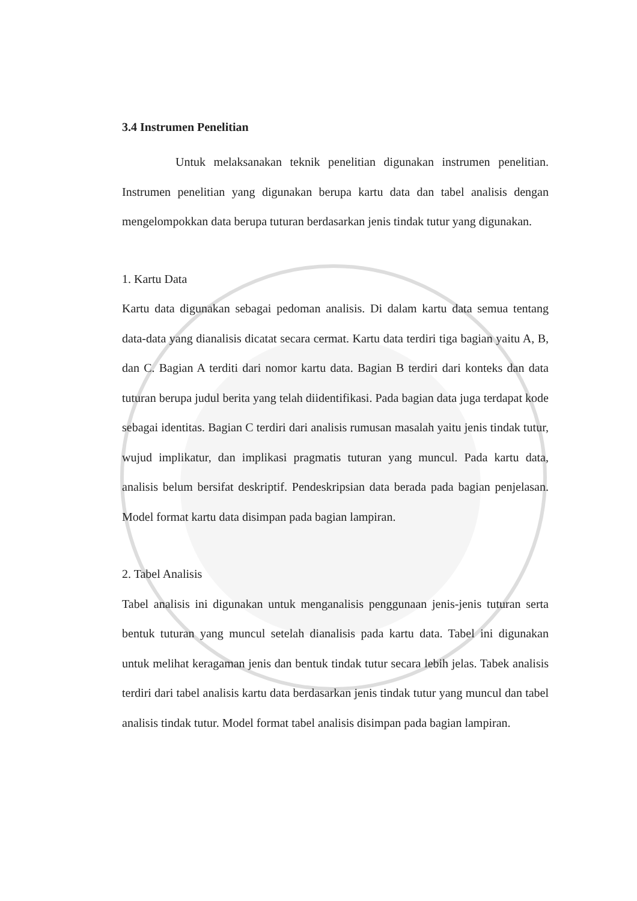3.4 Instrumen Penelitian
Untuk melaksanakan teknik penelitian digunakan instrumen penelitian. Instrumen penelitian yang digunakan berupa kartu data dan tabel analisis dengan mengelompokkan data berupa tuturan berdasarkan jenis tindak tutur yang digunakan.
1. Kartu Data
Kartu data digunakan sebagai pedoman analisis. Di dalam kartu data semua tentang data-data yang dianalisis dicatat secara cermat. Kartu data terdiri tiga bagian yaitu A, B, dan C. Bagian A terditi dari nomor kartu data. Bagian B terdiri dari konteks dan data tuturan berupa judul berita yang telah diidentifikasi. Pada bagian data juga terdapat kode sebagai identitas. Bagian C terdiri dari analisis rumusan masalah yaitu jenis tindak tutur, wujud implikatur, dan implikasi pragmatis tuturan yang muncul. Pada kartu data, analisis belum bersifat deskriptif. Pendeskripsian data berada pada bagian penjelasan. Model format kartu data disimpan pada bagian lampiran.
2. Tabel Analisis
Tabel analisis ini digunakan untuk menganalisis penggunaan jenis-jenis tuturan serta bentuk tuturan yang muncul setelah dianalisis pada kartu data. Tabel ini digunakan untuk melihat keragaman jenis dan bentuk tindak tutur secara lebih jelas. Tabek analisis terdiri dari tabel analisis kartu data berdasarkan jenis tindak tutur yang muncul dan tabel analisis tindak tutur. Model format tabel analisis disimpan pada bagian lampiran.